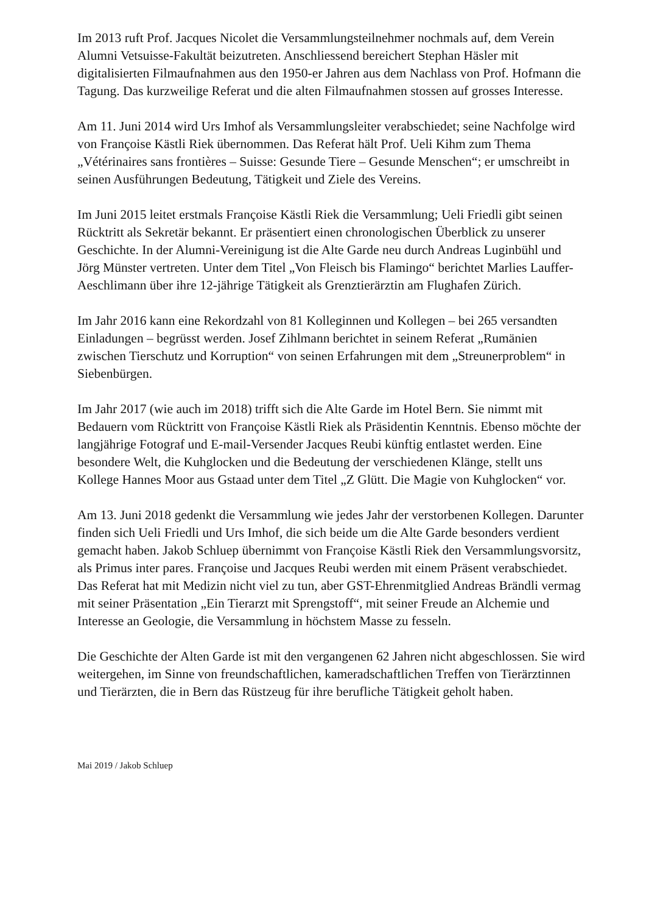Im 2013 ruft Prof. Jacques Nicolet die Versammlungsteilnehmer nochmals auf, dem Verein Alumni Vetsuisse-Fakultät beizutreten. Anschliessend bereichert Stephan Häsler mit digitalisierten Filmaufnahmen aus den 1950-er Jahren aus dem Nachlass von Prof. Hofmann die Tagung. Das kurzweilige Referat und die alten Filmaufnahmen stossen auf grosses Interesse.
Am 11. Juni 2014 wird Urs Imhof als Versammlungsleiter verabschiedet; seine Nachfolge wird von Françoise Kästli Riek übernommen. Das Referat hält Prof. Ueli Kihm zum Thema „Vétérinaires sans frontières – Suisse: Gesunde Tiere – Gesunde Menschen“; er umschreibt in seinen Ausführungen Bedeutung, Tätigkeit und Ziele des Vereins.
Im Juni 2015 leitet erstmals Françoise Kästli Riek die Versammlung; Ueli Friedli gibt seinen Rücktritt als Sekretär bekannt. Er präsentiert einen chronologischen Überblick zu unserer Geschichte. In der Alumni-Vereinigung ist die Alte Garde neu durch Andreas Luginbühl und Jörg Münster vertreten. Unter dem Titel „Von Fleisch bis Flamingo“ berichtet Marlies Lauffer-Aeschlimann über ihre 12-jährige Tätigkeit als Grenztierärztin am Flughafen Zürich.
Im Jahr 2016 kann eine Rekordzahl von 81 Kolleginnen und Kollegen – bei 265 versandten Einladungen – begrüsst werden. Josef Zihlmann berichtet in seinem Referat „Rumänien zwischen Tierschutz und Korruption“ von seinen Erfahrungen mit dem „Streunerproblem“ in Siebenbürgen.
Im Jahr 2017 (wie auch im 2018) trifft sich die Alte Garde im Hotel Bern. Sie nimmt mit Bedauern vom Rücktritt von Françoise Kästli Riek als Präsidentin Kenntnis. Ebenso möchte der langjährige Fotograf und E-mail-Versender Jacques Reubi künftig entlastet werden. Eine besondere Welt, die Kuhglocken und die Bedeutung der verschiedenen Klänge, stellt uns Kollege Hannes Moor aus Gstaad unter dem Titel „Z Glütt. Die Magie von Kuhglocken“ vor.
Am 13. Juni 2018 gedenkt die Versammlung wie jedes Jahr der verstorbenen Kollegen. Darunter finden sich Ueli Friedli und Urs Imhof, die sich beide um die Alte Garde besonders verdient gemacht haben. Jakob Schluep übernimmt von Françoise Kästli Riek den Versammlungsvorsitz, als Primus inter pares. Françoise und Jacques Reubi werden mit einem Präsent verabschiedet. Das Referat hat mit Medizin nicht viel zu tun, aber GST-Ehrenmitglied Andreas Brändli vermag mit seiner Präsentation „Ein Tierarzt mit Sprengstoff“, mit seiner Freude an Alchemie und Interesse an Geologie, die Versammlung in höchstem Masse zu fesseln.
Die Geschichte der Alten Garde ist mit den vergangenen 62 Jahren nicht abgeschlossen. Sie wird weitergehen, im Sinne von freundschaftlichen, kameradschaftlichen Treffen von Tierärztinnen und Tierärzten, die in Bern das Rüstzeug für ihre berufliche Tätigkeit geholt haben.
Mai 2019 / Jakob Schluep